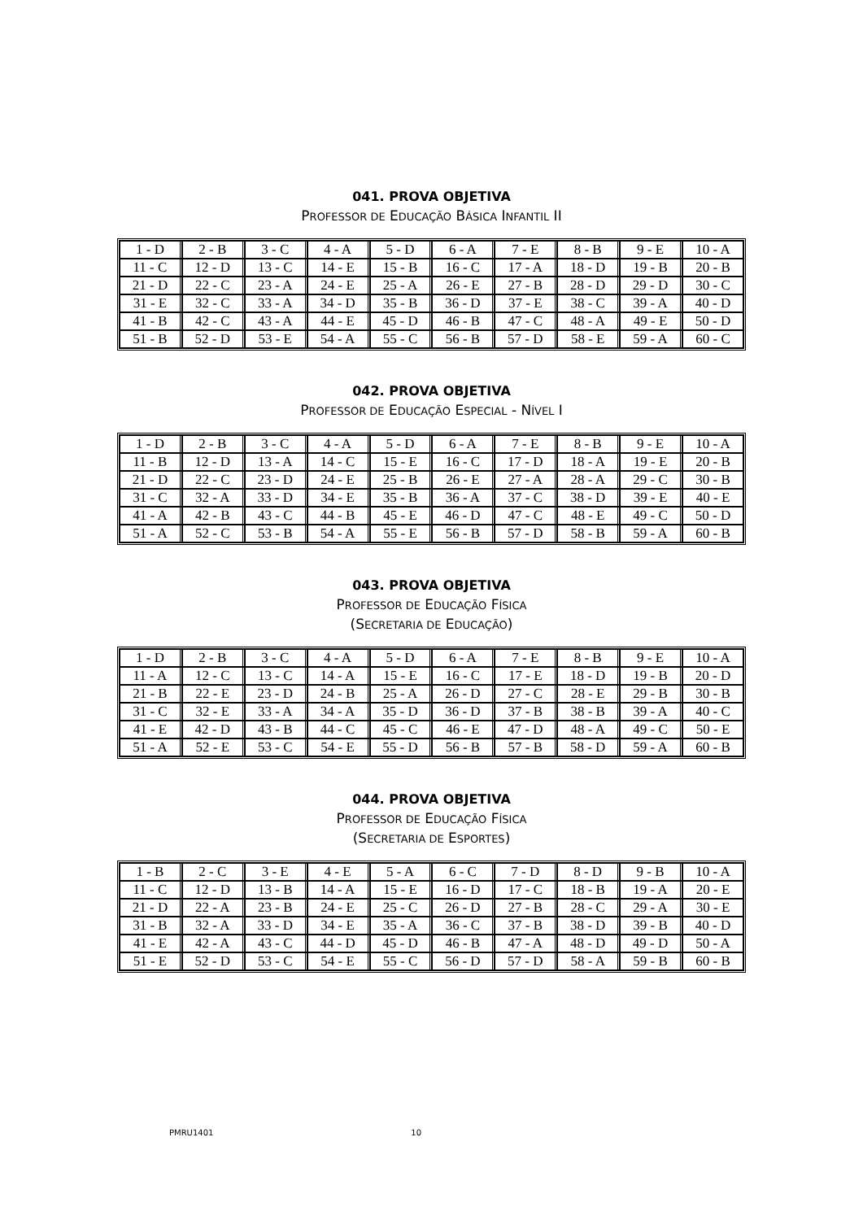041. PROVA OBJETIVA
PROFESSOR DE EDUCAÇÃO BÁSICA INFANTIL II
| 1 - D | 2 - B | 3 - C | 4 - A | 5 - D | 6 - A | 7 - E | 8 - B | 9 - E | 10 - A |
| 11 - C | 12 - D | 13 - C | 14 - E | 15 - B | 16 - C | 17 - A | 18 - D | 19 - B | 20 - B |
| 21 - D | 22 - C | 23 - A | 24 - E | 25 - A | 26 - E | 27 - B | 28 - D | 29 - D | 30 - C |
| 31 - E | 32 - C | 33 - A | 34 - D | 35 - B | 36 - D | 37 - E | 38 - C | 39 - A | 40 - D |
| 41 - B | 42 - C | 43 - A | 44 - E | 45 - D | 46 - B | 47 - C | 48 - A | 49 - E | 50 - D |
| 51 - B | 52 - D | 53 - E | 54 - A | 55 - C | 56 - B | 57 - D | 58 - E | 59 - A | 60 - C |
042. PROVA OBJETIVA
PROFESSOR DE EDUCAÇÃO ESPECIAL - NÍVEL I
| 1 - D | 2 - B | 3 - C | 4 - A | 5 - D | 6 - A | 7 - E | 8 - B | 9 - E | 10 - A |
| 11 - B | 12 - D | 13 - A | 14 - C | 15 - E | 16 - C | 17 - D | 18 - A | 19 - E | 20 - B |
| 21 - D | 22 - C | 23 - D | 24 - E | 25 - B | 26 - E | 27 - A | 28 - A | 29 - C | 30 - B |
| 31 - C | 32 - A | 33 - D | 34 - E | 35 - B | 36 - A | 37 - C | 38 - D | 39 - E | 40 - E |
| 41 - A | 42 - B | 43 - C | 44 - B | 45 - E | 46 - D | 47 - C | 48 - E | 49 - C | 50 - D |
| 51 - A | 52 - C | 53 - B | 54 - A | 55 - E | 56 - B | 57 - D | 58 - B | 59 - A | 60 - B |
043. PROVA OBJETIVA
PROFESSOR DE EDUCAÇÃO FÍSICA
(SECRETARIA DE EDUCAÇÃO)
| 1 - D | 2 - B | 3 - C | 4 - A | 5 - D | 6 - A | 7 - E | 8 - B | 9 - E | 10 - A |
| 11 - A | 12 - C | 13 - C | 14 - A | 15 - E | 16 - C | 17 - E | 18 - D | 19 - B | 20 - D |
| 21 - B | 22 - E | 23 - D | 24 - B | 25 - A | 26 - D | 27 - C | 28 - E | 29 - B | 30 - B |
| 31 - C | 32 - E | 33 - A | 34 - A | 35 - D | 36 - D | 37 - B | 38 - B | 39 - A | 40 - C |
| 41 - E | 42 - D | 43 - B | 44 - C | 45 - C | 46 - E | 47 - D | 48 - A | 49 - C | 50 - E |
| 51 - A | 52 - E | 53 - C | 54 - E | 55 - D | 56 - B | 57 - B | 58 - D | 59 - A | 60 - B |
044. PROVA OBJETIVA
PROFESSOR DE EDUCAÇÃO FÍSICA
(SECRETARIA DE ESPORTES)
| 1 - B | 2 - C | 3 - E | 4 - E | 5 - A | 6 - C | 7 - D | 8 - D | 9 - B | 10 - A |
| 11 - C | 12 - D | 13 - B | 14 - A | 15 - E | 16 - D | 17 - C | 18 - B | 19 - A | 20 - E |
| 21 - D | 22 - A | 23 - B | 24 - E | 25 - C | 26 - D | 27 - B | 28 - C | 29 - A | 30 - E |
| 31 - B | 32 - A | 33 - D | 34 - E | 35 - A | 36 - C | 37 - B | 38 - D | 39 - B | 40 - D |
| 41 - E | 42 - A | 43 - C | 44 - D | 45 - D | 46 - B | 47 - A | 48 - D | 49 - D | 50 - A |
| 51 - E | 52 - D | 53 - C | 54 - E | 55 - C | 56 - D | 57 - D | 58 - A | 59 - B | 60 - B |
PMRU1401 10